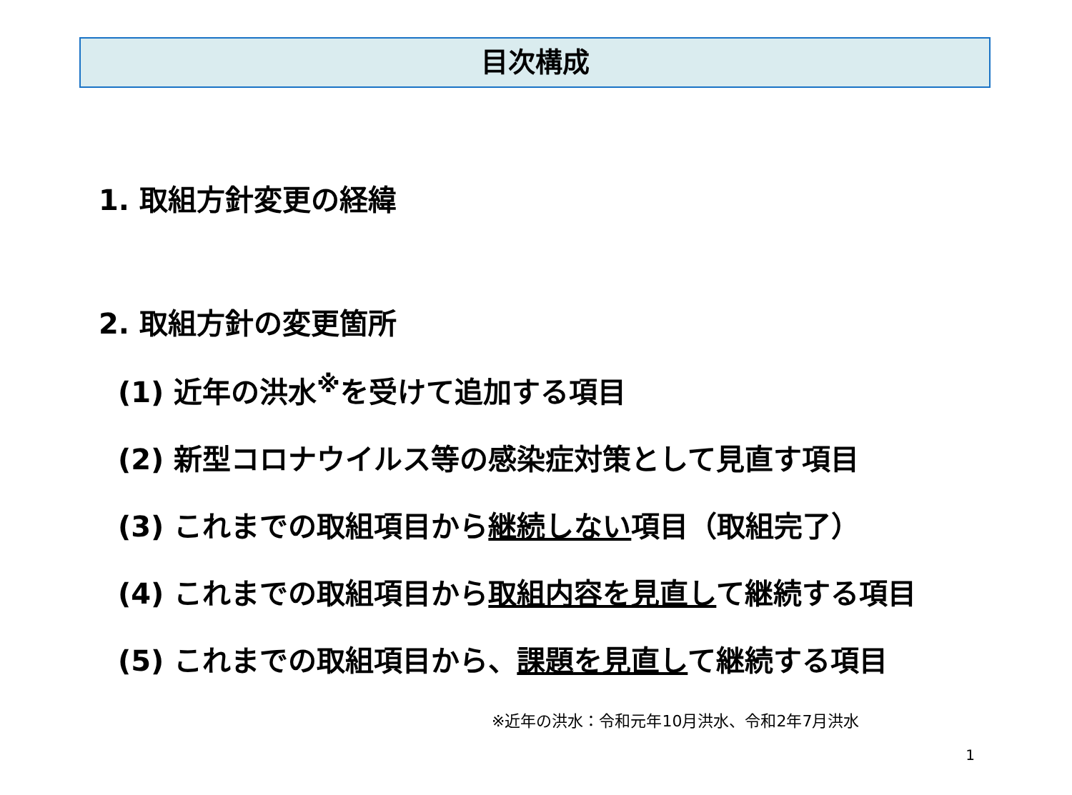目次構成
1. 取組方針変更の経緯
2. 取組方針の変更箇所
(1) 近年の洪水<sup>※</sup>を受けて追加する項目
(2) 新型コロナウイルス等の感染症対策として見直す項目
(3) これまでの取組項目から継続しない項目（取組完了）
(4) これまでの取組項目から取組内容を見直して継続する項目
(5) これまでの取組項目から、課題を見直して継続する項目
※近年の洪水：令和元年10月洪水、令和2年7月洪水
1